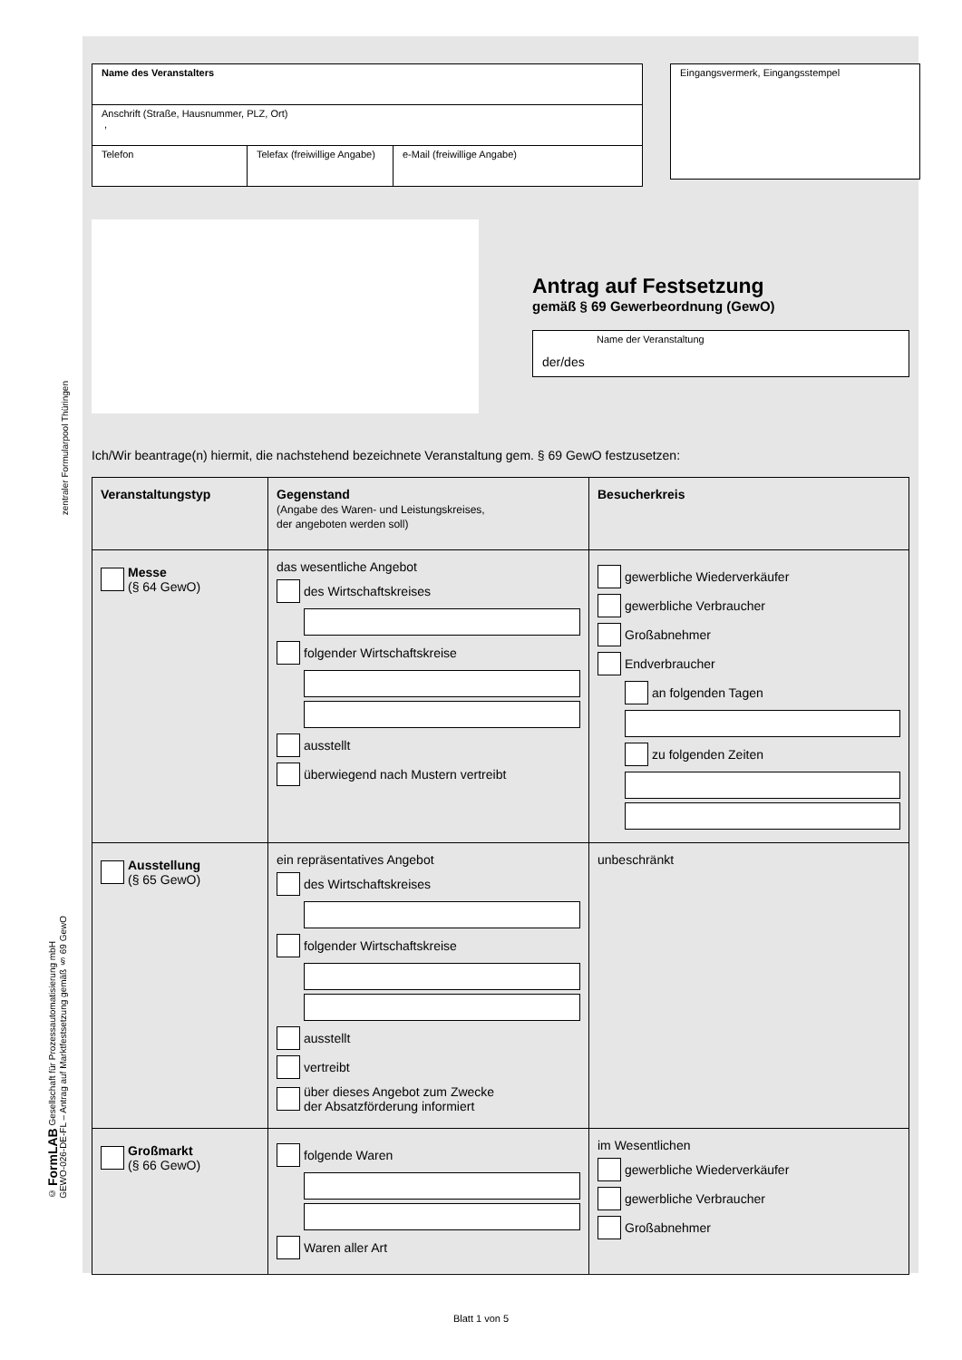zentraler Formularpool Thüringen
© FormLAB Gesellschaft für Prozessautomatisierung mbH
GEWO-026-DE-FL – Antrag auf Marktfestsetzung gemäß § 69 GewO
| Name des Veranstalters | | |
| Anschrift (Straße, Hausnummer, PLZ, Ort) , | | |
| Telefon | Telefax (freiwillige Angabe) | e-Mail (freiwillige Angabe) |
Eingangsvermerk, Eingangsstempel
Antrag auf Festsetzung
gemäß § 69 Gewerbeordnung (GewO)
Name der Veranstaltung
der/des
Ich/Wir beantrage(n) hiermit, die nachstehend bezeichnete Veranstaltung gem. § 69 GewO festzusetzen:
| Veranstaltungstyp | Gegenstand (Angabe des Waren- und Leistungskreises, der angeboten werden soll) | Besucherkreis |
| --- | --- | --- |
| Messe (§ 64 GewO) | das wesentliche Angebot des Wirtschaftskreises folgender Wirtschaftskreise ausstellt überwiegend nach Mustern vertreibt | gewerbliche Wiederverkäufer gewerbliche Verbraucher Großabnehmer Endverbraucher an folgenden Tagen zu folgenden Zeiten |
| Ausstellung (§ 65 GewO) | ein repräsentatives Angebot des Wirtschaftskreises folgender Wirtschaftskreise ausstellt vertreibt über dieses Angebot zum Zwecke der Absatzförderung informiert | unbeschränkt |
| Großmarkt (§ 66 GewO) | folgende Waren Waren aller Art | im Wesentlichen gewerbliche Wiederverkäufer gewerbliche Verbraucher Großabnehmer |
Blatt 1 von 5